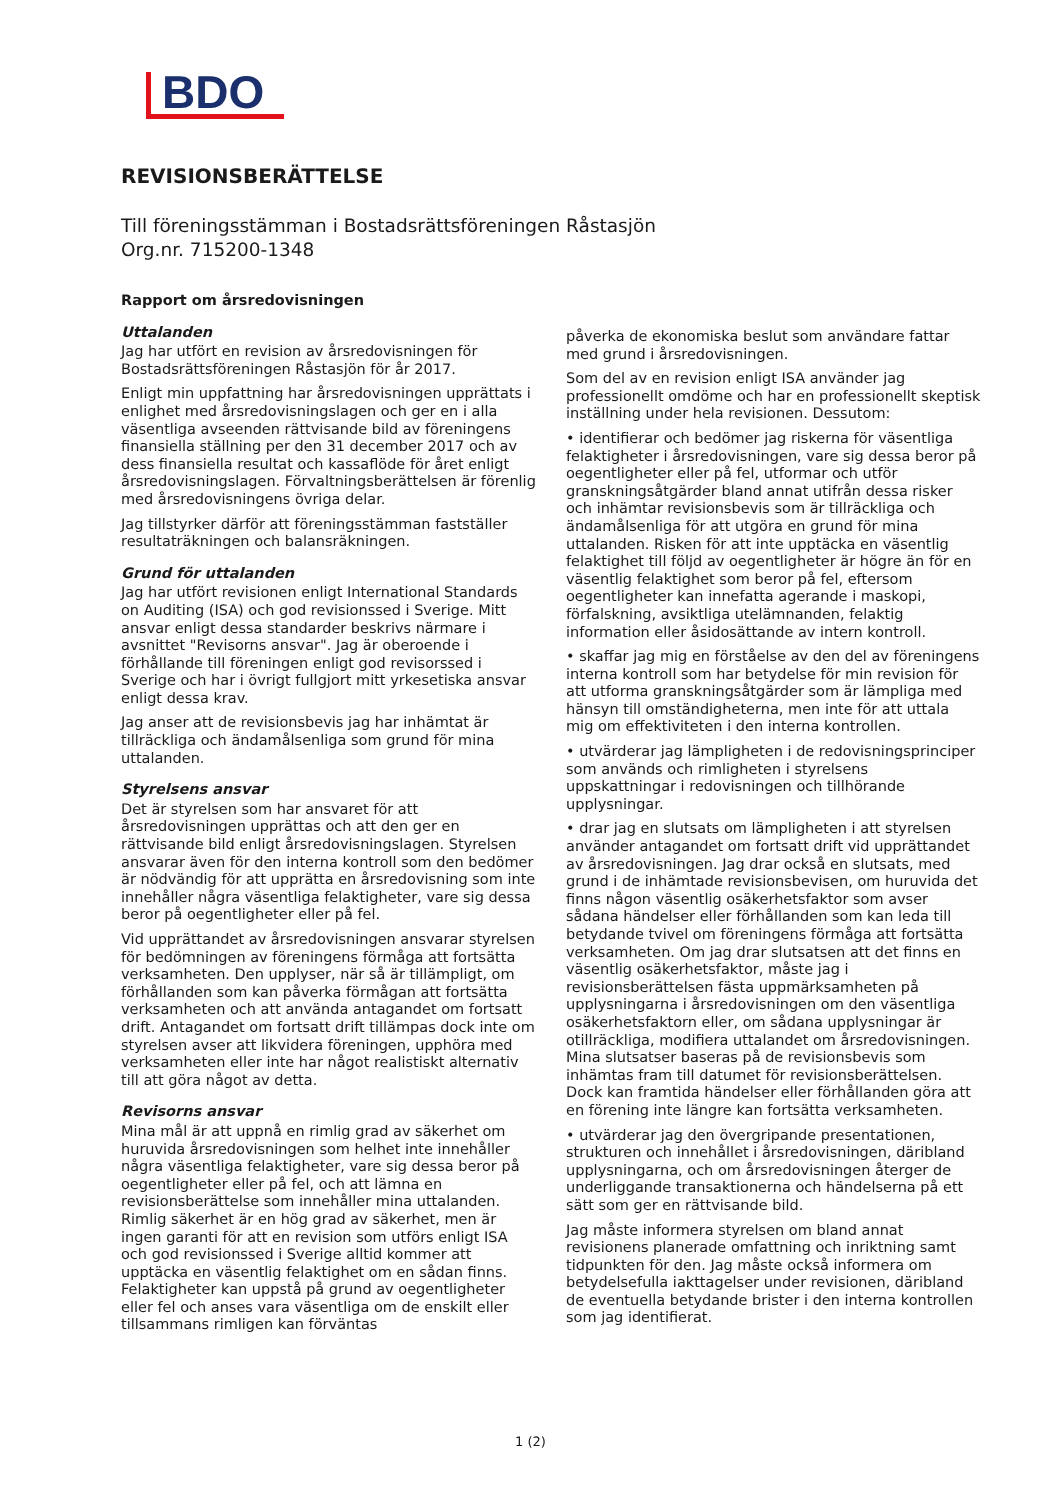BDO
REVISIONSBERÄTTELSE
Till föreningsstämman i Bostadsrättsföreningen Råstasjön
Org.nr. 715200-1348
Rapport om årsredovisningen
Uttalanden
Jag har utfört en revision av årsredovisningen för Bostadsrättsföreningen Råstasjön för år 2017.
Enligt min uppfattning har årsredovisningen upprättats i enlighet med årsredovisningslagen och ger en i alla väsentliga avseenden rättvisande bild av föreningens finansiella ställning per den 31 december 2017 och av dess finansiella resultat och kassaflöde för året enligt årsredovisningslagen. Förvaltningsberättelsen är förenlig med årsredovisningens övriga delar.
Jag tillstyrker därför att föreningsstämman fastställer resultaträkningen och balansräkningen.
Grund för uttalanden
Jag har utfört revisionen enligt International Standards on Auditing (ISA) och god revisionssed i Sverige. Mitt ansvar enligt dessa standarder beskrivs närmare i avsnittet "Revisorns ansvar". Jag är oberoende i förhållande till föreningen enligt god revisorssed i Sverige och har i övrigt fullgjort mitt yrkesetiska ansvar enligt dessa krav.
Jag anser att de revisionsbevis jag har inhämtat är tillräckliga och ändamålsenliga som grund för mina uttalanden.
Styrelsens ansvar
Det är styrelsen som har ansvaret för att årsredovisningen upprättas och att den ger en rättvisande bild enligt årsredovisningslagen. Styrelsen ansvarar även för den interna kontroll som den bedömer är nödvändig för att upprätta en årsredovisning som inte innehåller några väsentliga felaktigheter, vare sig dessa beror på oegentligheter eller på fel.
Vid upprättandet av årsredovisningen ansvarar styrelsen för bedömningen av föreningens förmåga att fortsätta verksamheten. Den upplyser, när så är tillämpligt, om förhållanden som kan påverka förmågan att fortsätta verksamheten och att använda antagandet om fortsatt drift. Antagandet om fortsatt drift tillämpas dock inte om styrelsen avser att likvidera föreningen, upphöra med verksamheten eller inte har något realistiskt alternativ till att göra något av detta.
Revisorns ansvar
Mina mål är att uppnå en rimlig grad av säkerhet om huruvida årsredovisningen som helhet inte innehåller några väsentliga felaktigheter, vare sig dessa beror på oegentligheter eller på fel, och att lämna en revisionsberättelse som innehåller mina uttalanden. Rimlig säkerhet är en hög grad av säkerhet, men är ingen garanti för att en revision som utförs enligt ISA och god revisionssed i Sverige alltid kommer att upptäcka en väsentlig felaktighet om en sådan finns. Felaktigheter kan uppstå på grund av oegentligheter eller fel och anses vara väsentliga om de enskilt eller tillsammans rimligen kan förväntas
påverka de ekonomiska beslut som användare fattar med grund i årsredovisningen.
Som del av en revision enligt ISA använder jag professionellt omdöme och har en professionellt skeptisk inställning under hela revisionen. Dessutom:
• identifierar och bedömer jag riskerna för väsentliga felaktigheter i årsredovisningen, vare sig dessa beror på oegentligheter eller på fel, utformar och utför granskningsåtgärder bland annat utifrån dessa risker och inhämtar revisionsbevis som är tillräckliga och ändamålsenliga för att utgöra en grund för mina uttalanden. Risken för att inte upptäcka en väsentlig felaktighet till följd av oegentligheter är högre än för en väsentlig felaktighet som beror på fel, eftersom oegentligheter kan innefatta agerande i maskopi, förfalskning, avsiktliga utelämnanden, felaktig information eller åsidosättande av intern kontroll.
• skaffar jag mig en förståelse av den del av föreningens interna kontroll som har betydelse för min revision för att utforma granskningsåtgärder som är lämpliga med hänsyn till omständigheterna, men inte för att uttala mig om effektiviteten i den interna kontrollen.
• utvärderar jag lämpligheten i de redovisningsprinciper som används och rimligheten i styrelsens uppskattningar i redovisningen och tillhörande upplysningar.
• drar jag en slutsats om lämpligheten i att styrelsen använder antagandet om fortsatt drift vid upprättandet av årsredovisningen. Jag drar också en slutsats, med grund i de inhämtade revisionsbevisen, om huruvida det finns någon väsentlig osäkerhetsfaktor som avser sådana händelser eller förhållanden som kan leda till betydande tvivel om föreningens förmåga att fortsätta verksamheten. Om jag drar slutsatsen att det finns en väsentlig osäkerhetsfaktor, måste jag i revisionsberättelsen fästa uppmärksamheten på upplysningarna i årsredovisningen om den väsentliga osäkerhetsfaktorn eller, om sådana upplysningar är otillräckliga, modifiera uttalandet om årsredovisningen. Mina slutsatser baseras på de revisionsbevis som inhämtas fram till datumet för revisionsberättelsen. Dock kan framtida händelser eller förhållanden göra att en förening inte längre kan fortsätta verksamheten.
• utvärderar jag den övergripande presentationen, strukturen och innehållet i årsredovisningen, däribland upplysningarna, och om årsredovisningen återger de underliggande transaktionerna och händelserna på ett sätt som ger en rättvisande bild.
Jag måste informera styrelsen om bland annat revisionens planerade omfattning och inriktning samt tidpunkten för den. Jag måste också informera om betydelsefulla iakttagelser under revisionen, däribland de eventuella betydande brister i den interna kontrollen som jag identifierat.
1 (2)